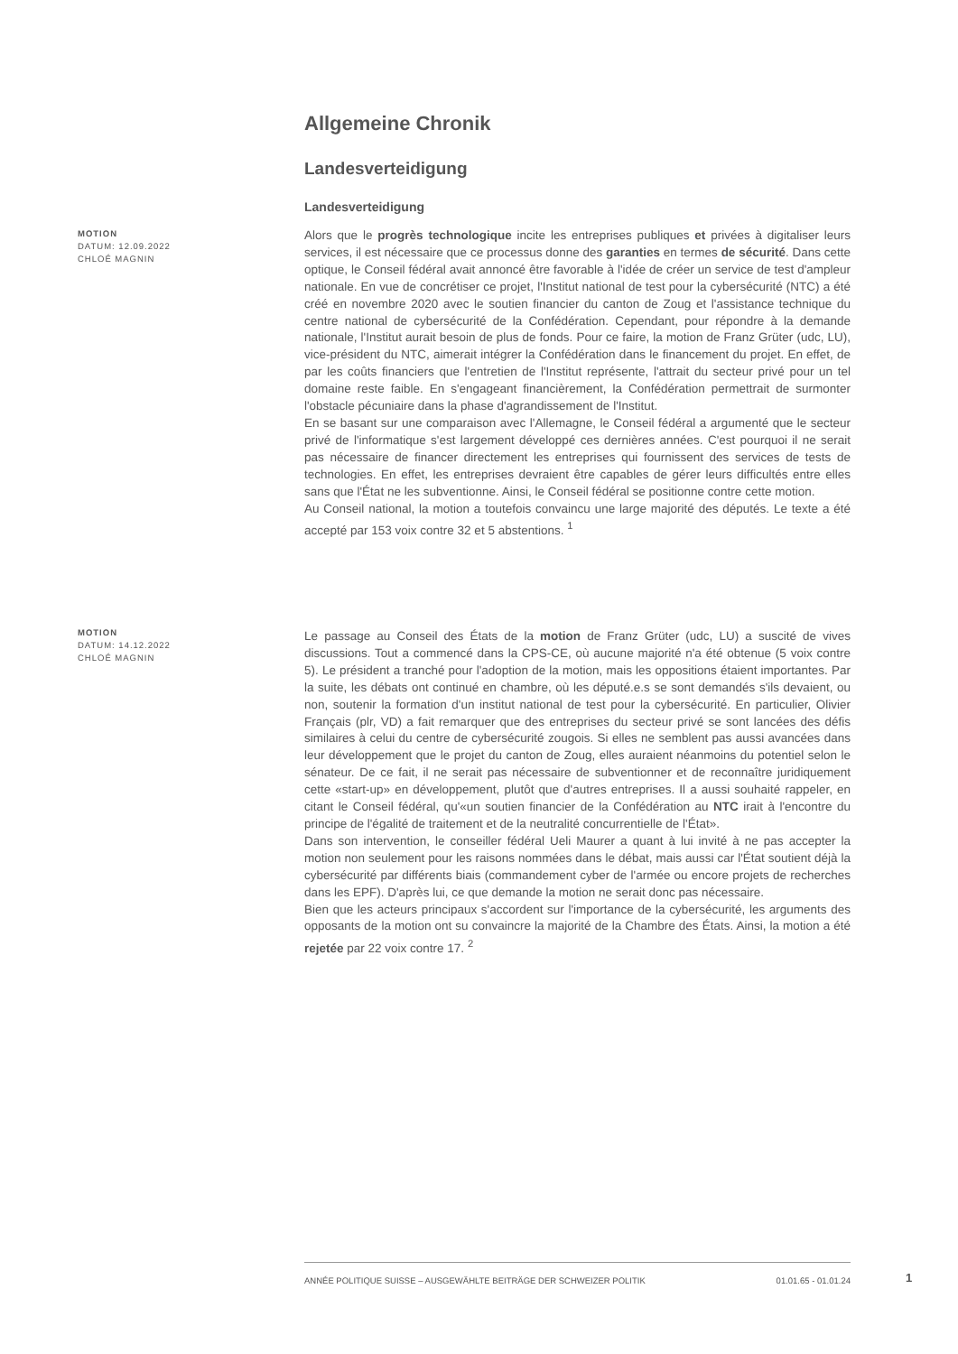Allgemeine Chronik
Landesverteidigung
Landesverteidigung
MOTION
DATUM: 12.09.2022
CHLOÉ MAGNIN
Alors que le progrès technologique incite les entreprises publiques et privées à digitaliser leurs services, il est nécessaire que ce processus donne des garanties en termes de sécurité. Dans cette optique, le Conseil fédéral avait annoncé être favorable à l'idée de créer un service de test d'ampleur nationale. En vue de concrétiser ce projet, l'Institut national de test pour la cybersécurité (NTC) a été créé en novembre 2020 avec le soutien financier du canton de Zoug et l'assistance technique du centre national de cybersécurité de la Confédération. Cependant, pour répondre à la demande nationale, l'Institut aurait besoin de plus de fonds. Pour ce faire, la motion de Franz Grüter (udc, LU), vice-président du NTC, aimerait intégrer la Confédération dans le financement du projet. En effet, de par les coûts financiers que l'entretien de l'Institut représente, l'attrait du secteur privé pour un tel domaine reste faible. En s'engageant financièrement, la Confédération permettrait de surmonter l'obstacle pécuniaire dans la phase d'agrandissement de l'Institut.
En se basant sur une comparaison avec l'Allemagne, le Conseil fédéral a argumenté que le secteur privé de l'informatique s'est largement développé ces dernières années. C'est pourquoi il ne serait pas nécessaire de financer directement les entreprises qui fournissent des services de tests de technologies. En effet, les entreprises devraient être capables de gérer leurs difficultés entre elles sans que l'État ne les subventionne. Ainsi, le Conseil fédéral se positionne contre cette motion.
Au Conseil national, la motion a toutefois convaincu une large majorité des députés. Le texte a été accepté par 153 voix contre 32 et 5 abstentions. <sup>1</sup>
MOTION
DATUM: 14.12.2022
CHLOÉ MAGNIN
Le passage au Conseil des États de la motion de Franz Grüter (udc, LU) a suscité de vives discussions. Tout a commencé dans la CPS-CE, où aucune majorité n'a été obtenue (5 voix contre 5). Le président a tranché pour l'adoption de la motion, mais les oppositions étaient importantes. Par la suite, les débats ont continué en chambre, où les député.e.s se sont demandés s'ils devaient, ou non, soutenir la formation d'un institut national de test pour la cybersécurité. En particulier, Olivier Français (plr, VD) a fait remarquer que des entreprises du secteur privé se sont lancées des défis similaires à celui du centre de cybersécurité zougois. Si elles ne semblent pas aussi avancées dans leur développement que le projet du canton de Zoug, elles auraient néanmoins du potentiel selon le sénateur. De ce fait, il ne serait pas nécessaire de subventionner et de reconnaître juridiquement cette «start-up» en développement, plutôt que d'autres entreprises. Il a aussi souhaité rappeler, en citant le Conseil fédéral, qu'«un soutien financier de la Confédération au NTC irait à l'encontre du principe de l'égalité de traitement et de la neutralité concurrentielle de l'État».
Dans son intervention, le conseiller fédéral Ueli Maurer a quant à lui invité à ne pas accepter la motion non seulement pour les raisons nommées dans le débat, mais aussi car l'État soutient déjà la cybersécurité par différents biais (commandement cyber de l'armée ou encore projets de recherches dans les EPF). D'après lui, ce que demande la motion ne serait donc pas nécessaire.
Bien que les acteurs principaux s'accordent sur l'importance de la cybersécurité, les arguments des opposants de la motion ont su convaincre la majorité de la Chambre des États. Ainsi, la motion a été rejetée par 22 voix contre 17. <sup>2</sup>
ANNÉE POLITIQUE SUISSE – AUSGEWÄHLTE BEITRÄGE DER SCHWEIZER POLITIK 01.01.65 - 01.01.24
1